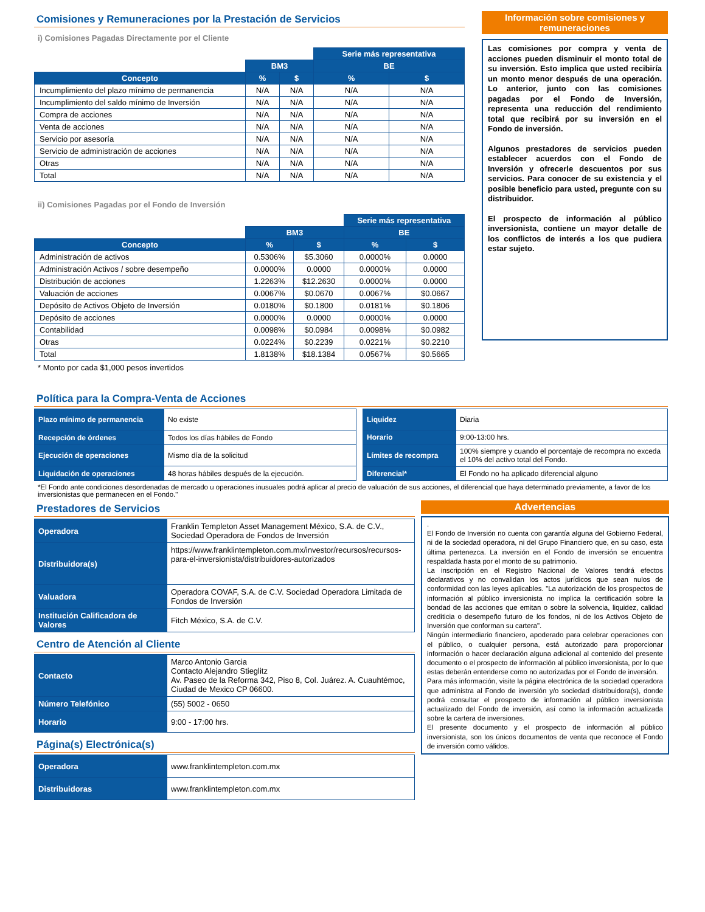Comisiones y Remuneraciones por la Prestación de Servicios
i) Comisiones Pagadas Directamente por el Cliente
| | | | Serie más representativa | |
| --- | --- | --- | --- | --- |
| | BM3 | | BE | |
| Concepto | % | $ | % | $ |
| Incumplimiento del plazo mínimo de permanencia | N/A | N/A | N/A | N/A |
| Incumplimiento del saldo mínimo de Inversión | N/A | N/A | N/A | N/A |
| Compra de acciones | N/A | N/A | N/A | N/A |
| Venta de acciones | N/A | N/A | N/A | N/A |
| Servicio por asesoría | N/A | N/A | N/A | N/A |
| Servicio de administración de acciones | N/A | N/A | N/A | N/A |
| Otras | N/A | N/A | N/A | N/A |
| Total | N/A | N/A | N/A | N/A |
ii) Comisiones Pagadas por el Fondo de Inversión
| | | | Serie más representativa | |
| --- | --- | --- | --- | --- |
| | BM3 | | BE | |
| Concepto | % | $ | % | $ |
| Administración de activos | 0.5306% | $5.3060 | 0.0000% | 0.0000 |
| Administración Activos / sobre desempeño | 0.0000% | 0.0000 | 0.0000% | 0.0000 |
| Distribución de acciones | 1.2263% | $12.2630 | 0.0000% | 0.0000 |
| Valuación de acciones | 0.0067% | $0.0670 | 0.0067% | $0.0667 |
| Depósito de Activos Objeto de Inversión | 0.0180% | $0.1800 | 0.0181% | $0.1806 |
| Depósito de acciones | 0.0000% | 0.0000 | 0.0000% | 0.0000 |
| Contabilidad | 0.0098% | $0.0984 | 0.0098% | $0.0982 |
| Otras | 0.0224% | $0.2239 | 0.0221% | $0.2210 |
| Total | 1.8138% | $18.1384 | 0.0567% | $0.5665 |
* Monto por cada $1,000 pesos invertidos
Información sobre comisiones y remuneraciones
Las comisiones por compra y venta de acciones pueden disminuir el monto total de su inversión. Esto implica que usted recibiría un monto menor después de una operación. Lo anterior, junto con las comisiones pagadas por el Fondo de Inversión, representa una reducción del rendimiento total que recibirá por su inversión en el Fondo de inversión.
Algunos prestadores de servicios pueden establecer acuerdos con el Fondo de Inversión y ofrecerle descuentos por sus servicios. Para conocer de su existencia y el posible beneficio para usted, pregunte con su distribuidor.
El prospecto de información al público inversionista, contiene un mayor detalle de los conflictos de interés a los que pudiera estar sujeto.
Política para la Compra-Venta de Acciones
| Plazo mínimo de permanencia | No existe |
| Recepción de órdenes | Todos los días hábiles de Fondo |
| Ejecución de operaciones | Mismo día de la solicitud |
| Liquidación de operaciones | 48 horas hábiles después de la ejecución. |
| Liquidez | Diaria |
| Horario | 9:00-13:00 hrs. |
| Límites de recompra | 100% siempre y cuando el porcentaje de recompra no exceda el 10% del activo total del Fondo. |
| Diferencial* | El Fondo no ha aplicado diferencial alguno |
*El Fondo ante condiciones desordenadas de mercado u operaciones inusuales podrá aplicar al precio de valuación de sus acciones, el diferencial que haya determinado previamente, a favor de los inversionistas que permanecen en el Fondo."
Prestadores de Servicios
| Operadora | Franklin Templeton Asset Management México, S.A. de C.V., Sociedad Operadora de Fondos de Inversión |
| Distribuidora(s) | https://www.franklintempleton.com.mx/investor/recursos/recursos-para-el-inversionista/distribuidores-autorizados |
| Valuadora | Operadora COVAF, S.A. de C.V. Sociedad Operadora Limitada de Fondos de Inversión |
| Institución Calificadora de Valores | Fitch México, S.A. de C.V. |
Centro de Atención al Cliente
| Contacto | Marco Antonio Garcia Contacto Alejandro Stieglitz Av. Paseo de la Reforma 342, Piso 8, Col. Juárez. A. Cuauhtémoc, Ciudad de Mexico CP 06600. |
| Número Telefónico | (55) 5002 - 0650 |
| Horario | 9:00 - 17:00 hrs. |
Página(s) Electrónica(s)
| Operadora | www.franklintempleton.com.mx |
| Distribuidoras | www.franklintempleton.com.mx |
Advertencias
.
El Fondo de Inversión no cuenta con garantía alguna del Gobierno Federal, ni de la sociedad operadora, ni del Grupo Financiero que, en su caso, esta última pertenezca. La inversión en el Fondo de inversión se encuentra respaldada hasta por el monto de su patrimonio.
La inscripción en el Registro Nacional de Valores tendrá efectos declarativos y no convalidan los actos jurídicos que sean nulos de conformidad con las leyes aplicables. "La autorización de los prospectos de información al público inversionista no implica la certificación sobre la bondad de las acciones que emitan o sobre la solvencia, liquidez, calidad crediticia o desempeño futuro de los fondos, ni de los Activos Objeto de Inversión que conforman su cartera".
Ningún intermediario financiero, apoderado para celebrar operaciones con el público, o cualquier persona, está autorizado para proporcionar información o hacer declaración alguna adicional al contenido del presente documento o el prospecto de información al público inversionista, por lo que estas deberán entenderse como no autorizadas por el Fondo de inversión.
Para más información, visite la página electrónica de la sociedad operadora que administra al Fondo de inversión y/o sociedad distribuidora(s), donde podrá consultar el prospecto de información al público inversionista actualizado del Fondo de inversión, así como la información actualizada sobre la cartera de inversiones.
El presente documento y el prospecto de información al público inversionista, son los únicos documentos de venta que reconoce el Fondo de inversión como válidos.